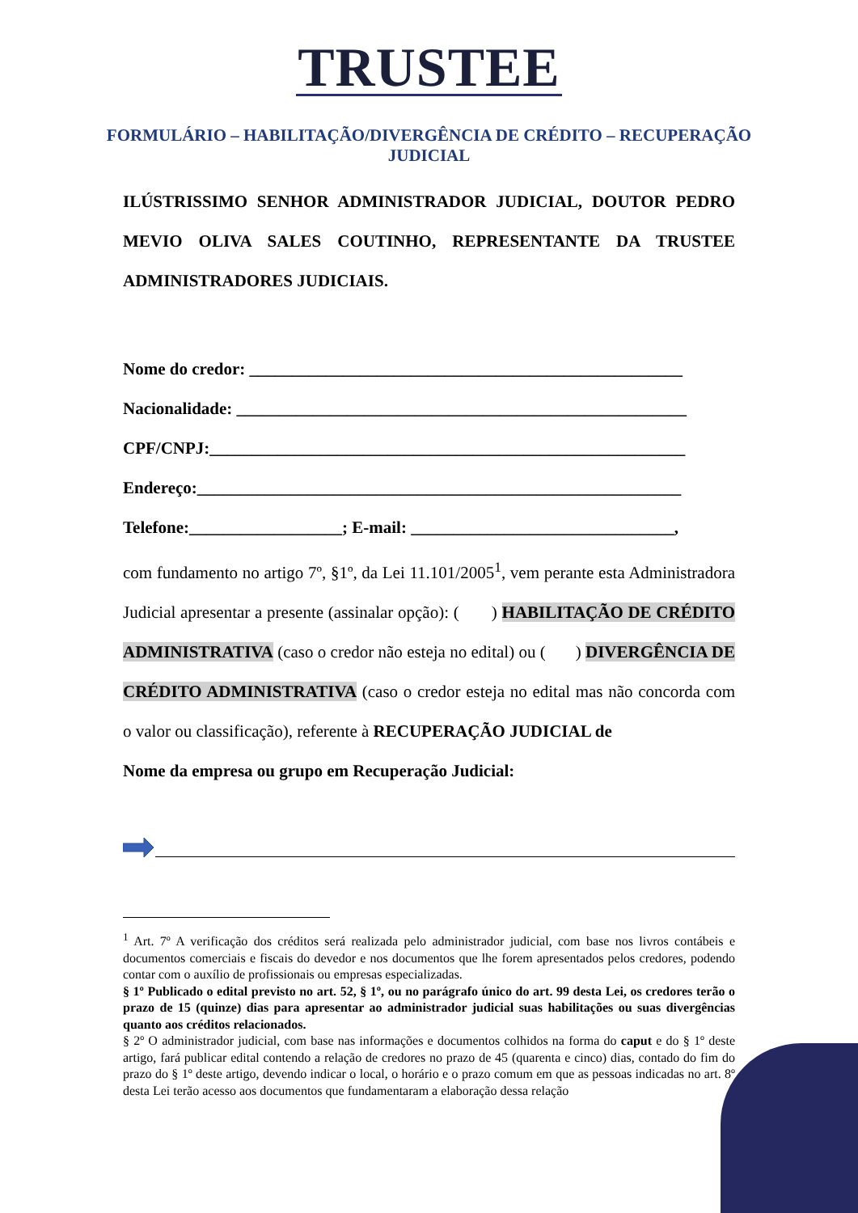TRUSTEE
FORMULÁRIO – HABILITAÇÃO/DIVERGÊNCIA DE CRÉDITO – RECUPERAÇÃO JUDICIAL
ILÚSTRISSIMO SENHOR ADMINISTRADOR JUDICIAL, DOUTOR PEDRO MEVIO OLIVA SALES COUTINHO, REPRESENTANTE DA TRUSTEE ADMINISTRADORES JUDICIAIS.
Nome do credor: ___________________________________________________
Nacionalidade: _____________________________________________________
CPF/CNPJ:________________________________________________________
Endereço:_________________________________________________________
Telefone:__________________; E-mail: _______________________________,
com fundamento no artigo 7º, §1º, da Lei 11.101/2005<sup>1</sup>, vem perante esta Administradora Judicial apresentar a presente (assinalar opção): ( ) HABILITAÇÃO DE CRÉDITO ADMINISTRATIVA (caso o credor não esteja no edital) ou ( ) DIVERGÊNCIA DE CRÉDITO ADMINISTRATIVA (caso o credor esteja no edital mas não concorda com o valor ou classificação), referente à RECUPERAÇÃO JUDICIAL de
Nome da empresa ou grupo em Recuperação Judicial:
<sup>1</sup> Art. 7º A verificação dos créditos será realizada pelo administrador judicial, com base nos livros contábeis e documentos comerciais e fiscais do devedor e nos documentos que lhe forem apresentados pelos credores, podendo contar com o auxílio de profissionais ou empresas especializadas.
§ 1º Publicado o edital previsto no art. 52, § 1º, ou no parágrafo único do art. 99 desta Lei, os credores terão o prazo de 15 (quinze) dias para apresentar ao administrador judicial suas habilitações ou suas divergências quanto aos créditos relacionados.
§ 2º O administrador judicial, com base nas informações e documentos colhidos na forma do caput e do § 1º deste artigo, fará publicar edital contendo a relação de credores no prazo de 45 (quarenta e cinco) dias, contado do fim do prazo do § 1º deste artigo, devendo indicar o local, o horário e o prazo comum em que as pessoas indicadas no art. 8º desta Lei terão acesso aos documentos que fundamentaram a elaboração dessa relação